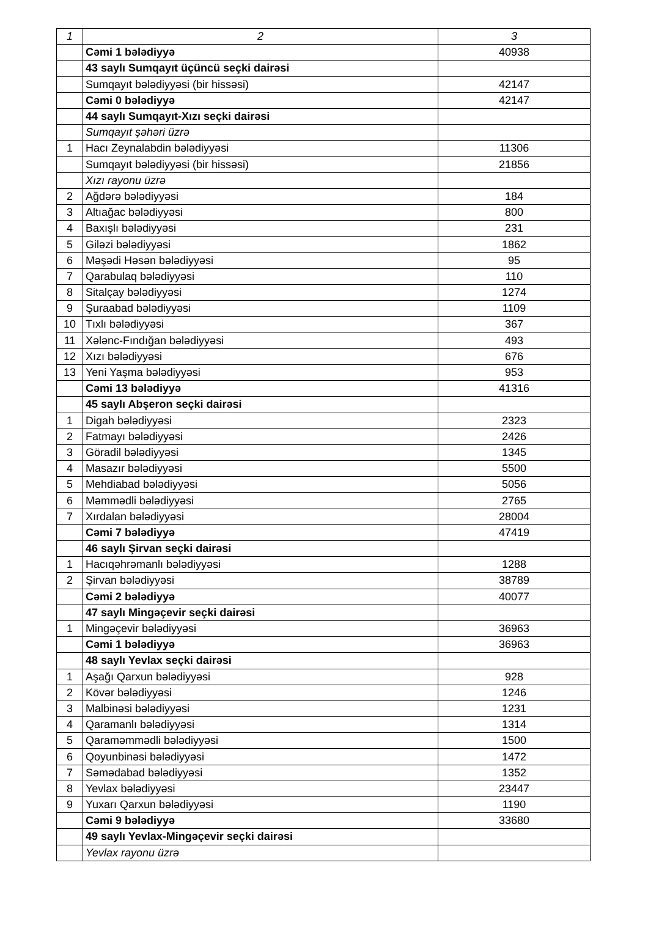| 1 | 2 | 3 |
| | Cəmi 1 bələdiyyə | 40938 |
| | 43 saylı Sumqayıt üçüncü seçki dairəsi | |
| | Sumqayıt bələdiyyəsi (bir hissəsi) | 42147 |
| | Cəmi 0 bələdiyyə | 42147 |
| | 44 saylı Sumqayıt-Xızı seçki dairəsi | |
| | Sumqayıt şəhəri üzrə | |
| 1 | Hacı Zeynalabdin bələdiyyəsi | 11306 |
| | Sumqayıt bələdiyyəsi (bir hissəsi) | 21856 |
| | Xızı rayonu üzrə | |
| 2 | Ağdərə bələdiyyəsi | 184 |
| 3 | Altıağac bələdiyyəsi | 800 |
| 4 | Baxışlı bələdiyyəsi | 231 |
| 5 | Giləzi bələdiyyəsi | 1862 |
| 6 | Məşədi Həsən bələdiyyəsi | 95 |
| 7 | Qarabulaq bələdiyyəsi | 110 |
| 8 | Sitalçay bələdiyyəsi | 1274 |
| 9 | Şuraabad bələdiyyəsi | 1109 |
| 10 | Tıxlı bələdiyyəsi | 367 |
| 11 | Xələnc-Fındığan bələdiyyəsi | 493 |
| 12 | Xızı bələdiyyəsi | 676 |
| 13 | Yeni Yaşma bələdiyyəsi | 953 |
| | Cəmi 13 bələdiyyə | 41316 |
| | 45 saylı Abşeron seçki dairəsi | |
| 1 | Digah bələdiyyəsi | 2323 |
| 2 | Fatmayı bələdiyyəsi | 2426 |
| 3 | Göradil bələdiyyəsi | 1345 |
| 4 | Masazır bələdiyyəsi | 5500 |
| 5 | Mehdiabad bələdiyyəsi | 5056 |
| 6 | Məmmədli bələdiyyəsi | 2765 |
| 7 | Xırdalan bələdiyyəsi | 28004 |
| | Cəmi 7 bələdiyyə | 47419 |
| | 46 saylı Şirvan seçki dairəsi | |
| 1 | Hacıqəhrəmanlı bələdiyyəsi | 1288 |
| 2 | Şirvan bələdiyyəsi | 38789 |
| | Cəmi 2 bələdiyyə | 40077 |
| | 47 saylı Mingəçevir seçki dairəsi | |
| 1 | Mingəçevir bələdiyyəsi | 36963 |
| | Cəmi 1 bələdiyyə | 36963 |
| | 48 saylı Yevlax seçki dairəsi | |
| 1 | Aşağı Qarxun bələdiyyəsi | 928 |
| 2 | Kövər bələdiyyəsi | 1246 |
| 3 | Malbinəsi bələdiyyəsi | 1231 |
| 4 | Qaramanlı bələdiyyəsi | 1314 |
| 5 | Qaraməmmədli bələdiyyəsi | 1500 |
| 6 | Qoyunbinəsi bələdiyyəsi | 1472 |
| 7 | Səmədabad bələdiyyəsi | 1352 |
| 8 | Yevlax bələdiyyəsi | 23447 |
| 9 | Yuxarı Qarxun bələdiyyəsi | 1190 |
| | Cəmi 9 bələdiyyə | 33680 |
| | 49 saylı Yevlax-Mingəçevir seçki dairəsi | |
| | Yevlax rayonu üzrə | |